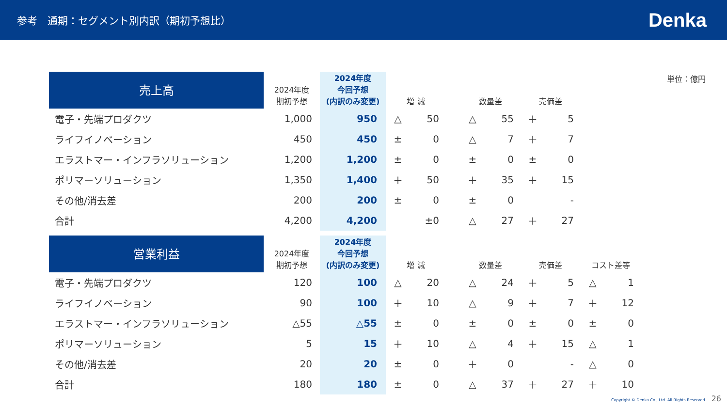参考　通期：セグメント別内訳（期初予想比）
Denka
単位：億円
| 売上高 | 2024年度 期初予想 | 2024年度 今回予想 (内訳のみ変更) | 増 減 | | | 数量差 | | 売価差 | |
| --- | --- | --- | --- | --- | --- | --- | --- | --- | --- |
| 電子・先端プロダクツ | 1,000 | 950 | △ | 50 | | △ | 55 | ＋ | 5 |
| ライフイノベーション | 450 | 450 | ± | 0 | | △ | 7 | ＋ | 7 |
| エラストマー・インフラソリューション | 1,200 | 1,200 | ± | 0 | | ± | 0 | ± | 0 |
| ポリマーソリューション | 1,350 | 1,400 | ＋ | 50 | | ＋ | 35 | ＋ | 15 |
| その他/消去差 | 200 | 200 | ± | 0 | | ± | 0 | | - |
| 合計 | 4,200 | 4,200 | | ±0 | | △ | 27 | ＋ | 27 |
| 営業利益 | 2024年度 期初予想 | 2024年度 今回予想 (内訳のみ変更) | 増 減 | | | 数量差 | | 売価差 | | コスト差等 | |
| --- | --- | --- | --- | --- | --- | --- | --- | --- | --- | --- | --- |
| 電子・先端プロダクツ | 120 | 100 | △ | 20 | | △ | 24 | ＋ | 5 | △ | 1 |
| ライフイノベーション | 90 | 100 | ＋ | 10 | | △ | 9 | ＋ | 7 | ＋ | 12 |
| エラストマー・インフラソリューション | △55 | △55 | ± | 0 | | ± | 0 | ± | 0 | ± | 0 |
| ポリマーソリューション | 5 | 15 | ＋ | 10 | | △ | 4 | ＋ | 15 | △ | 1 |
| その他/消去差 | 20 | 20 | ± | 0 | | ＋ | 0 | | - | △ | 0 |
| 合計 | 180 | 180 | ± | 0 | | △ | 37 | ＋ | 27 | ＋ | 10 |
Copyright © Denka Co., Ltd. All Rights Reserved. 26